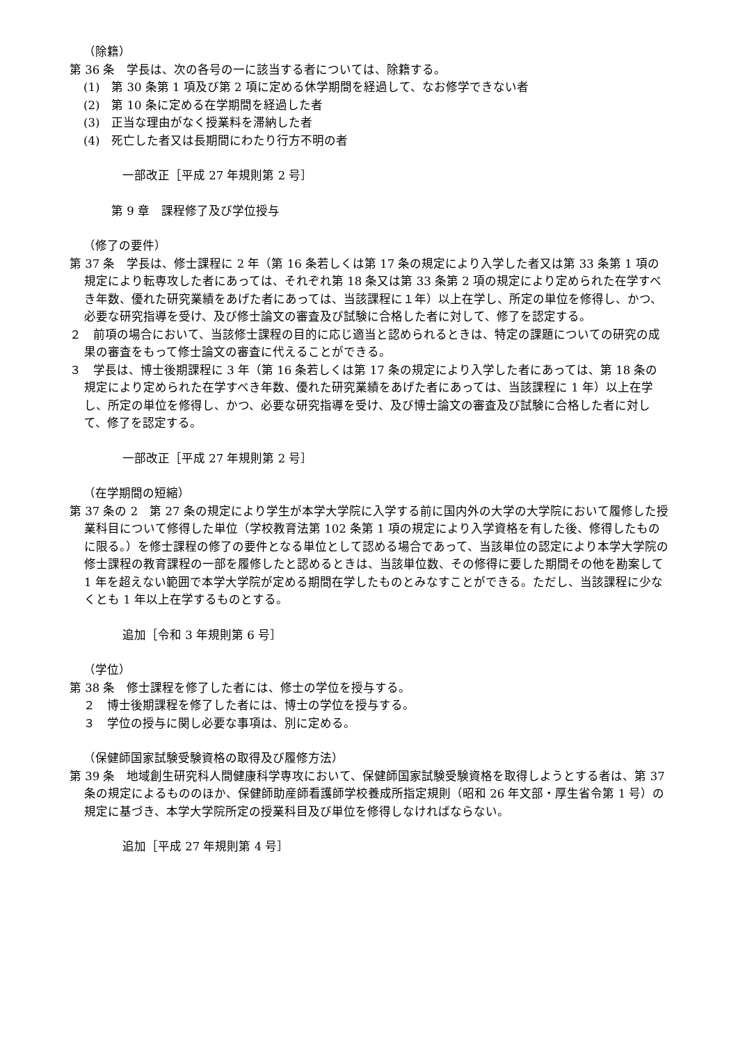（除籍）
第 36 条　学長は、次の各号の一に該当する者については、除籍する。
(1)　第 30 条第 1 項及び第 2 項に定める休学期間を経過して、なお修学できない者
(2)　第 10 条に定める在学期間を経過した者
(3)　正当な理由がなく授業料を滞納した者
(4)　死亡した者又は長期間にわたり行方不明の者
一部改正［平成 27 年規則第 2 号］
第 9 章　課程修了及び学位授与
（修了の要件）
第 37 条　学長は、修士課程に 2 年（第 16 条若しくは第 17 条の規定により入学した者又は第 33 条第 1 項の規定により転専攻した者にあっては、それぞれ第 18 条又は第 33 条第 2 項の規定により定められた在学すべき年数、優れた研究業績をあげた者にあっては、当該課程に１年）以上在学し、所定の単位を修得し、かつ、必要な研究指導を受け、及び修士論文の審査及び試験に合格した者に対して、修了を認定する。
２　前項の場合において、当該修士課程の目的に応じ適当と認められるときは、特定の課題についての研究の成果の審査をもって修士論文の審査に代えることができる。
３　学長は、博士後期課程に 3 年（第 16 条若しくは第 17 条の規定により入学した者にあっては、第 18 条の規定により定められた在学すべき年数、優れた研究業績をあげた者にあっては、当該課程に 1 年）以上在学し、所定の単位を修得し、かつ、必要な研究指導を受け、及び博士論文の審査及び試験に合格した者に対して、修了を認定する。
一部改正［平成 27 年規則第 2 号］
（在学期間の短縮）
第 37 条の 2　第 27 条の規定により学生が本学大学院に入学する前に国内外の大学の大学院において履修した授業科目について修得した単位（学校教育法第 102 条第 1 項の規定により入学資格を有した後、修得したものに限る。）を修士課程の修了の要件となる単位として認める場合であって、当該単位の認定により本学大学院の修士課程の教育課程の一部を履修したと認めるときは、当該単位数、その修得に要した期間その他を勘案して 1 年を超えない範囲で本学大学院が定める期間在学したものとみなすことができる。ただし、当該課程に少なくとも 1 年以上在学するものとする。
追加［令和 3 年規則第 6 号］
（学位）
第 38 条　修士課程を修了した者には、修士の学位を授与する。
２　博士後期課程を修了した者には、博士の学位を授与する。
３　学位の授与に関し必要な事項は、別に定める。
（保健師国家試験受験資格の取得及び履修方法）
第 39 条　地域創生研究科人間健康科学専攻において、保健師国家試験受験資格を取得しようとする者は、第 37 条の規定によるもののほか、保健師助産師看護師学校養成所指定規則（昭和 26 年文部・厚生省令第 1 号）の規定に基づき、本学大学院所定の授業科目及び単位を修得しなければならない。
追加［平成 27 年規則第 4 号］